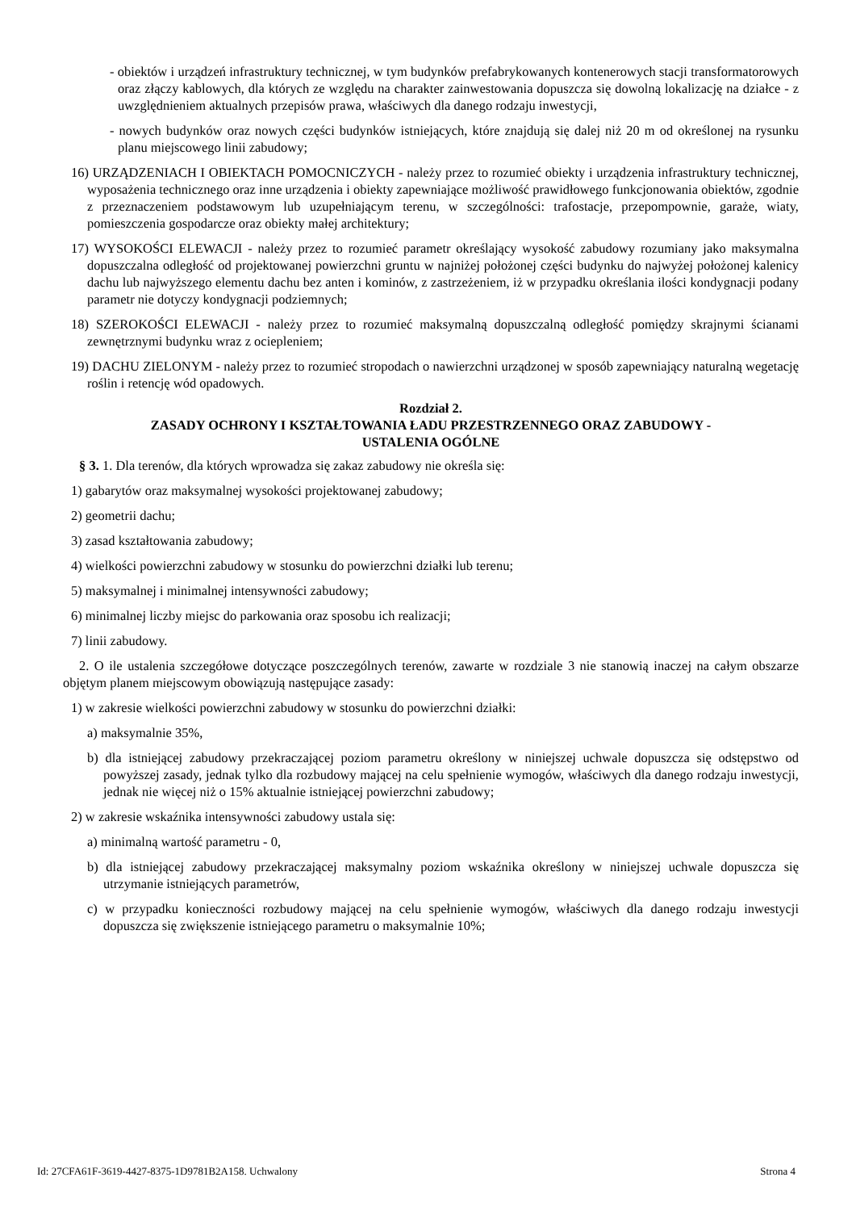- obiektów i urządzeń infrastruktury technicznej, w tym budynków prefabrykowanych kontenerowych stacji transformatorowych oraz złączy kablowych, dla których ze względu na charakter zainwestowania dopuszcza się dowolną lokalizację na działce - z uwzględnieniem aktualnych przepisów prawa, właściwych dla danego rodzaju inwestycji,
- nowych budynków oraz nowych części budynków istniejących, które znajdują się dalej niż 20 m od określonej na rysunku planu miejscowego linii zabudowy;
16) URZĄDZENIACH I OBIEKTACH POMOCNICZYCH - należy przez to rozumieć obiekty i urządzenia infrastruktury technicznej, wyposażenia technicznego oraz inne urządzenia i obiekty zapewniające możliwość prawidłowego funkcjonowania obiektów, zgodnie z przeznaczeniem podstawowym lub uzupełniającym terenu, w szczególności: trafostacje, przepompownie, garaże, wiaty, pomieszczenia gospodarcze oraz obiekty małej architektury;
17) WYSOKOŚCI ELEWACJI - należy przez to rozumieć parametr określający wysokość zabudowy rozumiany jako maksymalna dopuszczalna odległość od projektowanej powierzchni gruntu w najniżej położonej części budynku do najwyżej położonej kalenicy dachu lub najwyższego elementu dachu bez anten i kominów, z zastrzeżeniem, iż w przypadku określania ilości kondygnacji podany parametr nie dotyczy kondygnacji podziemnych;
18) SZEROKOŚCI ELEWACJI - należy przez to rozumieć maksymalną dopuszczalną odległość pomiędzy skrajnymi ścianami zewnętrznymi budynku wraz z ociepleniem;
19) DACHU ZIELONYM - należy przez to rozumieć stropodach o nawierzchni urządzonej w sposób zapewniający naturalną wegetację roślin i retencję wód opadowych.
Rozdział 2.
ZASADY OCHRONY I KSZTAŁTOWANIA ŁADU PRZESTRZENNEGO ORAZ ZABUDOWY -
USTALENIA OGÓLNE
§ 3. 1. Dla terenów, dla których wprowadza się zakaz zabudowy nie określa się:
1) gabarytów oraz maksymalnej wysokości projektowanej zabudowy;
2) geometrii dachu;
3) zasad kształtowania zabudowy;
4) wielkości powierzchni zabudowy w stosunku do powierzchni działki lub terenu;
5) maksymalnej i minimalnej intensywności zabudowy;
6) minimalnej liczby miejsc do parkowania oraz sposobu ich realizacji;
7) linii zabudowy.
2. O ile ustalenia szczegółowe dotyczące poszczególnych terenów, zawarte w rozdziale 3 nie stanowią inaczej na całym obszarze objętym planem miejscowym obowiązują następujące zasady:
1) w zakresie wielkości powierzchni zabudowy w stosunku do powierzchni działki:
a) maksymalnie 35%,
b) dla istniejącej zabudowy przekraczającej poziom parametru określony w niniejszej uchwale dopuszcza się odstępstwo od powyższej zasady, jednak tylko dla rozbudowy mającej na celu spełnienie wymogów, właściwych dla danego rodzaju inwestycji, jednak nie więcej niż o 15% aktualnie istniejącej powierzchni zabudowy;
2) w zakresie wskaźnika intensywności zabudowy ustala się:
a) minimalną wartość parametru - 0,
b) dla istniejącej zabudowy przekraczającej maksymalny poziom wskaźnika określony w niniejszej uchwale dopuszcza się utrzymanie istniejących parametrów,
c) w przypadku konieczności rozbudowy mającej na celu spełnienie wymogów, właściwych dla danego rodzaju inwestycji dopuszcza się zwiększenie istniejącego parametru o maksymalnie 10%;
Id: 27CFA61F-3619-4427-8375-1D9781B2A158. Uchwalony Strona 4